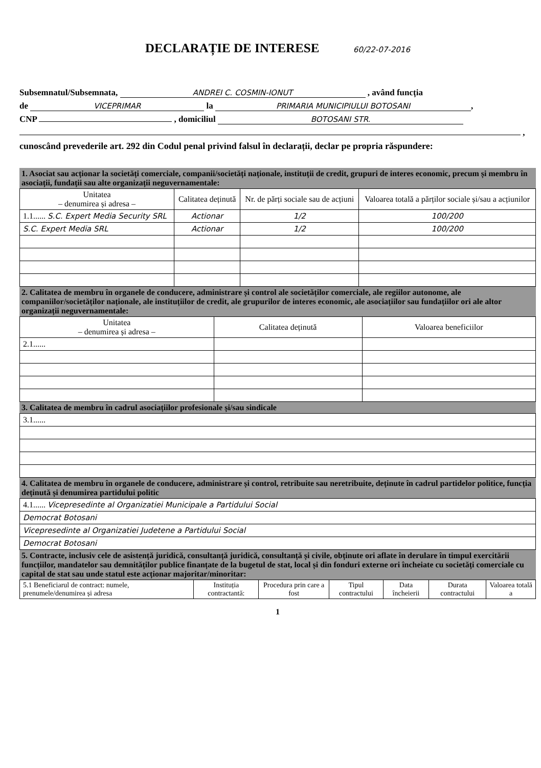DECLARAȚIE DE INTERESE 60/22-07-2016
Subsemnatul/Subsemnata, ANDREI C. COSMIN-IONUT , având funcția
de VICEPRIMAR la PRIMARIA MUNICIPIULUI BOTOSANI,
CNP , domiciliul BOTOSANI STR.
,
cunoscând prevederile art. 292 din Codul penal privind falsul în declarații, declar pe propria răspundere:
1. Asociat sau acționar la societăți comerciale, companii/societăți naționale, instituții de credit, grupuri de interes economic, precum și membru în asociații, fundații sau alte organizații neguvernamentale:
| Unitatea – denumirea și adresa – | Calitatea deținută | Nr. de părți sociale sau de acțiuni | Valoarea totală a părților sociale și/sau a acțiunilor |
| --- | --- | --- | --- |
| 1.1...... S.C. Expert Media Security SRL | Actionar | 1/2 | 100/200 |
| S.C. Expert Media SRL | Actionar | 1/2 | 100/200 |
2. Calitatea de membru în organele de conducere, administrare și control ale societăților comerciale, ale regiilor autonome, ale companiilor/societăților naționale, ale instituțiilor de credit, ale grupurilor de interes economic, ale asociațiilor sau fundațiilor ori ale altor organizații neguvernamentale:
| Unitatea – denumirea și adresa – | Calitatea deținută | Valoarea beneficiilor |
| --- | --- | --- |
| 2.1...... | | |
3. Calitatea de membru în cadrul asociațiilor profesionale și/sau sindicale
| 3.1...... |
4. Calitatea de membru în organele de conducere, administrare și control, retribuite sau neretribuite, deținute în cadrul partidelor politice, funcția deținută și denumirea partidului politic
| 4.1...... Vicepresedinte al Organizatiei Municipale a Partidului Social |
| Democrat Botosani |
| Vicepresedinte al Organizatiei Judetene a Partidului Social |
| Democrat Botosani |
5. Contracte, inclusiv cele de asistență juridică, consultanță juridică, consultanță și civile, obținute ori aflate în derulare în timpul exercitării funcțiilor, mandatelor sau demnităților publice finanțate de la bugetul de stat, local și din fonduri externe ori încheiate cu societăți comerciale cu capital de stat sau unde statul este acționar majoritar/minoritar:
| 5.1 Beneficiarul de contract: numele, prenumele/denumirea și adresa | Instituția contractantă: | Procedura prin care a fost | Tipul contractului | Data încheierii | Durata contractului | Valoarea totală a |
| --- | --- | --- | --- | --- | --- | --- |
1